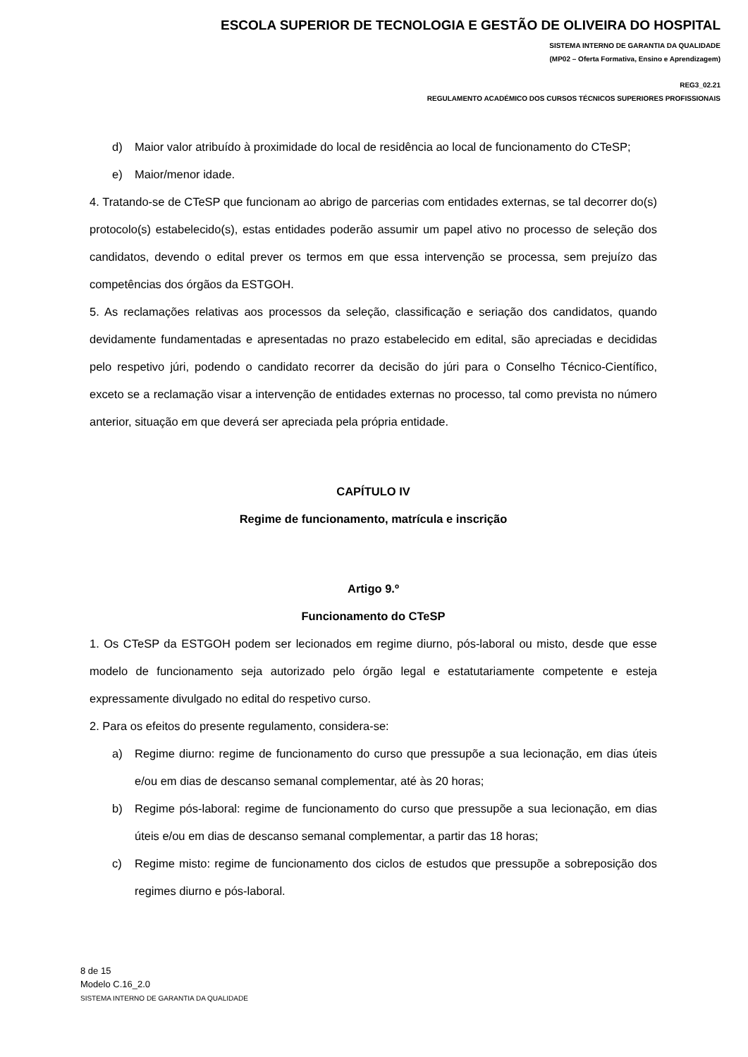ESCOLA SUPERIOR DE TECNOLOGIA E GESTÃO DE OLIVEIRA DO HOSPITAL
SISTEMA INTERNO DE GARANTIA DA QUALIDADE
(MP02 – Oferta Formativa, Ensino e Aprendizagem)
REG3_02.21
REGULAMENTO ACADÉMICO DOS CURSOS TÉCNICOS SUPERIORES PROFISSIONAIS
d) Maior valor atribuído à proximidade do local de residência ao local de funcionamento do CTeSP;
e) Maior/menor idade.
4. Tratando-se de CTeSP que funcionam ao abrigo de parcerias com entidades externas, se tal decorrer do(s) protocolo(s) estabelecido(s), estas entidades poderão assumir um papel ativo no processo de seleção dos candidatos, devendo o edital prever os termos em que essa intervenção se processa, sem prejuízo das competências dos órgãos da ESTGOH.
5. As reclamações relativas aos processos da seleção, classificação e seriação dos candidatos, quando devidamente fundamentadas e apresentadas no prazo estabelecido em edital, são apreciadas e decididas pelo respetivo júri, podendo o candidato recorrer da decisão do júri para o Conselho Técnico-Científico, exceto se a reclamação visar a intervenção de entidades externas no processo, tal como prevista no número anterior, situação em que deverá ser apreciada pela própria entidade.
CAPÍTULO IV
Regime de funcionamento, matrícula e inscrição
Artigo 9.º
Funcionamento do CTeSP
1. Os CTeSP da ESTGOH podem ser lecionados em regime diurno, pós-laboral ou misto, desde que esse modelo de funcionamento seja autorizado pelo órgão legal e estatutariamente competente e esteja expressamente divulgado no edital do respetivo curso.
2. Para os efeitos do presente regulamento, considera-se:
a) Regime diurno: regime de funcionamento do curso que pressupõe a sua lecionação, em dias úteis e/ou em dias de descanso semanal complementar, até às 20 horas;
b) Regime pós-laboral: regime de funcionamento do curso que pressupõe a sua lecionação, em dias úteis e/ou em dias de descanso semanal complementar, a partir das 18 horas;
c) Regime misto: regime de funcionamento dos ciclos de estudos que pressupõe a sobreposição dos regimes diurno e pós-laboral.
8 de 15
Modelo C.16_2.0
SISTEMA INTERNO DE GARANTIA DA QUALIDADE